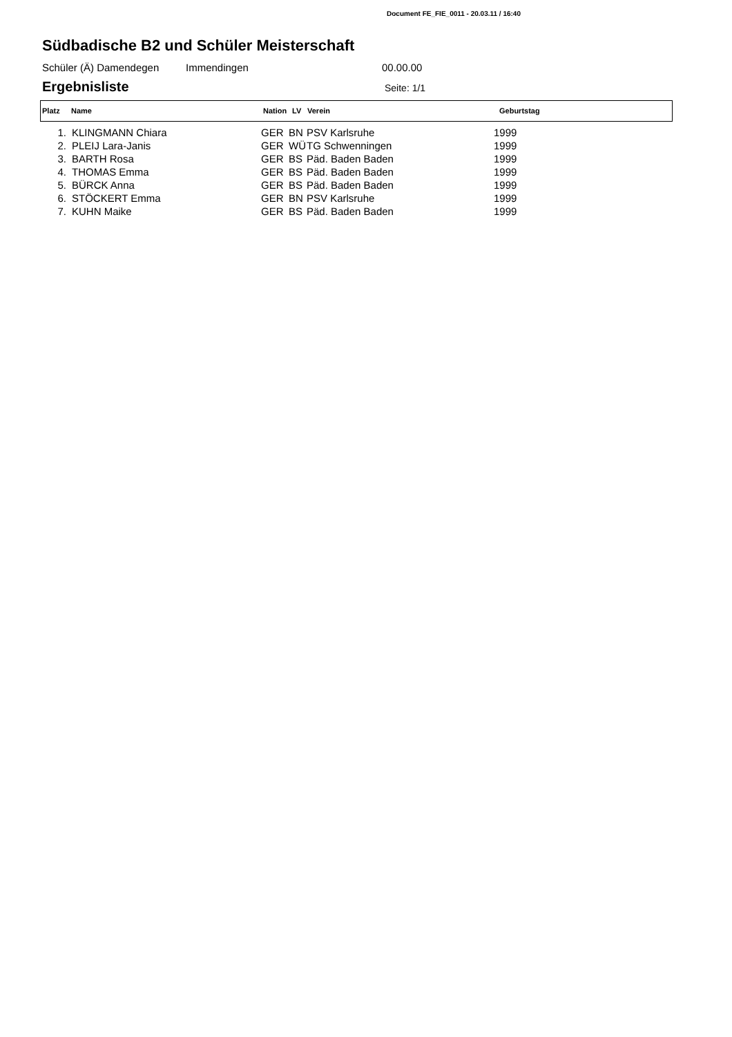Document FE_FIE_0011 - 20.03.11 / 16:40
Südbadische B2 und Schüler Meisterschaft
Schüler (Ä) Damendegen Immendingen 00.00.00
Ergebnisliste
Seite: 1/1
| Platz | Name | Nation | LV | Verein | Geburtstag |
| --- | --- | --- | --- | --- | --- |
| 1. | | KLINGMANN Chiara | GER | BN | PSV Karlsruhe | 1999 |
| 2. | | PLEIJ Lara-Janis | GER | WÜ | TG Schwenningen | 1999 |
| 3. | | BARTH Rosa | GER | BS | Päd. Baden Baden | 1999 |
| 4. | | THOMAS Emma | GER | BS | Päd. Baden Baden | 1999 |
| 5. | | BÜRCK Anna | GER | BS | Päd. Baden Baden | 1999 |
| 6. | | STÖCKERT Emma | GER | BN | PSV Karlsruhe | 1999 |
| 7. | | KUHN Maike | GER | BS | Päd. Baden Baden | 1999 |